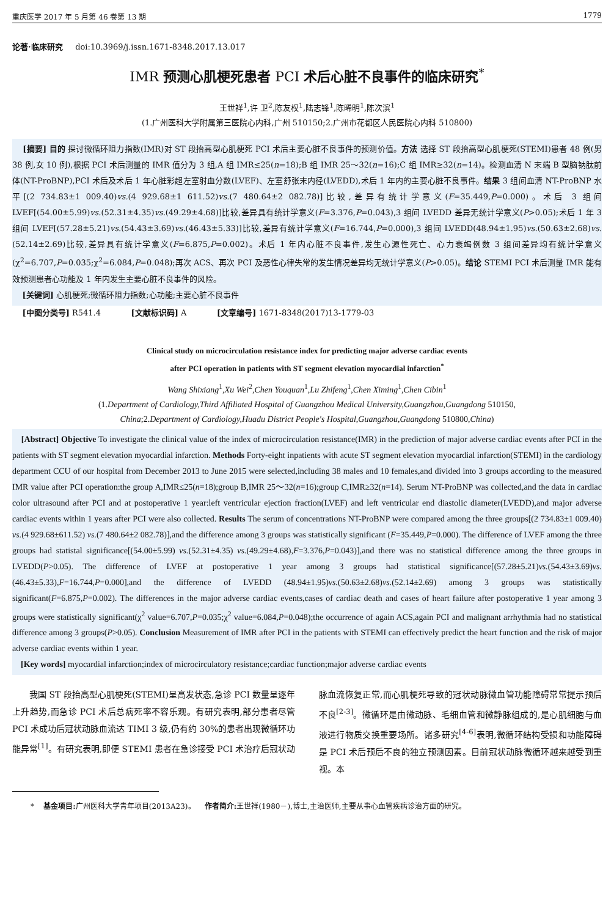重庆医学 2017 年 5 月第 46 卷第 13 期 1779
论著·临床研究 doi:10.3969/j.issn.1671-8348.2017.13.017
IMR 预测心肌梗死患者 PCI 术后心脏不良事件的临床研究<sup>*</sup>
王世祥<sup>1</sup>,许 卫<sup>2</sup>,陈友权<sup>1</sup>,陆志锋<sup>1</sup>,陈晞明<sup>1</sup>,陈次滨<sup>1</sup>
(1.广州医科大学附属第三医院心内科,广州 510150;2.广州市花都区人民医院心内科 510800)
[摘要] 目的 探讨微循环阻力指数(IMR)对 ST 段抬高型心肌梗死 PCI 术后主要心脏不良事件的预测价值。方法 选择 ST 段抬高型心肌梗死(STEMI)患者 48 例(男 38 例,女 10 例),根据 PCI 术后测量的 IMR 值分为 3 组,A 组 IMR≤25(n=18);B 组 IMR 25～32(n=16);C 组 IMR≥32(n=14)。检测血清 N 末端 B 型脑钠肽前体(NT-ProBNP),PCI 术后及术后 1 年心脏彩超左室射血分数(LVEF)、左室舒张末内径(LVEDD),术后 1 年内的主要心脏不良事件。结果 3 组间血清 NT-ProBNP 水平[(2 734.83±1 009.40)vs.(4 929.68±1 611.52)vs.(7 480.64±2 082.78)]比较,差异有统计学意义(F=35.449,P=0.000)。术后 3 组间 LVEF[(54.00±5.99)vs.(52.31±4.35)vs.(49.29±4.68)]比较,差异具有统计学意义(F=3.376,P=0.043),3 组间 LVEDD 差异无统计学意义(P>0.05);术后 1 年 3 组间 LVEF[(57.28±5.21)vs.(54.43±3.69)vs.(46.43±5.33)]比较,差异有统计学意义(F=16.744,P=0.000),3 组间 LVEDD(48.94±1.95)vs.(50.63±2.68)vs.(52.14±2.69)比较,差异具有统计学意义(F=6.875,P=0.002)。术后 1 年内心脏不良事件,发生心源性死亡、心力衰竭例数 3 组间差异均有统计学意义(χ<sup>2</sup>=6.707,P=0.035;χ<sup>2</sup>=6.084,P=0.048);再次 ACS、再次 PCI 及恶性心律失常的发生情况差异均无统计学意义(P>0.05)。结论 STEMI PCI 术后测量 IMR 能有效预测患者心功能及 1 年内发生主要心脏不良事件的风险。
[关键词] 心肌梗死;微循环阻力指数;心功能;主要心脏不良事件
[中图分类号] R541.4 [文献标识码] A [文章编号] 1671-8348(2017)13-1779-03
Clinical study on microcirculation resistance index for predicting major adverse cardiac events
after PCI operation in patients with ST segment elevation myocardial infarction<sup>*</sup>
Wang Shixiang<sup>1</sup>,Xu Wei<sup>2</sup>,Chen Youquan<sup>1</sup>,Lu Zhifeng<sup>1</sup>,Chen Ximing<sup>1</sup>,Chen Cibin<sup>1</sup>
(1.Department of Cardiology,Third Affiliated Hospital of Guangzhou Medical University,Guangzhou,Guangdong 510150,
China;2.Department of Cardiology,Huadu District People's Hospital,Guangzhou,Guangdong 510800,China)
[Abstract] Objective To investigate the clinical value of the index of microcirculation resistance(IMR) in the prediction of major adverse cardiac events after PCI in the patients with ST segment elevation myocardial infarction. Methods Forty-eight inpatients with acute ST segment elevation myocardial infarction(STEMI) in the cardiology department CCU of our hospital from December 2013 to June 2015 were selected,including 38 males and 10 females,and divided into 3 groups according to the measured IMR value after PCI operation:the group A,IMR≤25(n=18);group B,IMR 25～32(n=16);group C,IMR≥32(n=14). Serum NT-ProBNP was collected,and the data in cardiac color ultrasound after PCI and at postoperative 1 year:left ventricular ejection fraction(LVEF) and left ventricular end diastolic diameter(LVEDD),and major adverse cardiac events within 1 years after PCI were also collected. Results The serum of concentrations NT-ProBNP were compared among the three groups[(2 734.83±1 009.40) vs.(4 929.68±611.52) vs.(7 480.64±2 082.78)],and the difference among 3 groups was statistically significant (F=35.449,P=0.000). The difference of LVEF among the three groups had statistal significance[(54.00±5.99) vs.(52.31±4.35) vs.(49.29±4.68),F=3.376,P=0.043)],and there was no statistical difference among the three groups in LVEDD(P>0.05). The difference of LVEF at postoperative 1 year among 3 groups had statistical significance[(57.28±5.21)vs.(54.43±3.69)vs.(46.43±5.33),F=16.744,P=0.000],and the difference of LVEDD (48.94±1.95)vs.(50.63±2.68)vs.(52.14±2.69) among 3 groups was statistically significant(F=6.875,P=0.002). The differences in the major adverse cardiac events,cases of cardiac death and cases of heart failure after postoperative 1 year among 3 groups were statistically significant(χ<sup>2</sup> value=6.707,P=0.035;χ<sup>2</sup> value=6.084,P=0.048);the occurrence of again ACS,again PCI and malignant arrhythmia had no statistical difference among 3 groups(P>0.05). Conclusion Measurement of IMR after PCI in the patients with STEMI can effectively predict the heart function and the risk of major adverse cardiac events within 1 year.
[Key words] myocardial infarction;index of microcirculatory resistance;cardiac function;major adverse cardiac events
我国 ST 段抬高型心肌梗死(STEMI)呈高发状态,急诊 PCI 数量呈逐年上升趋势,而急诊 PCI 术后总病死率不容乐观。有研究表明,部分患者尽管 PCI 术成功后冠状动脉血流达 TIMI 3 级,仍有约 30%的患者出现微循环功能异常<sup>[1]</sup>。有研究表明,即便 STEMI 患者在急诊接受 PCI 术治疗后冠状动
脉血流恢复正常,而心肌梗死导致的冠状动脉微血管功能障碍常常提示预后不良<sup>[2-3]</sup>。微循环是由微动脉、毛细血管和微静脉组成的,是心肌细胞与血液进行物质交换重要场所。诸多研究<sup>[4-6]</sup>表明,微循环结构受损和功能障碍是 PCI 术后预后不良的独立预测因素。目前冠状动脉微循环越来越受到重视。本
* 基金项目: 广州医科大学青年项目(2013A23)。 作者简介: 王世祥(1980－),博士,主治医师,主要从事心血管疾病诊治方面的研究。